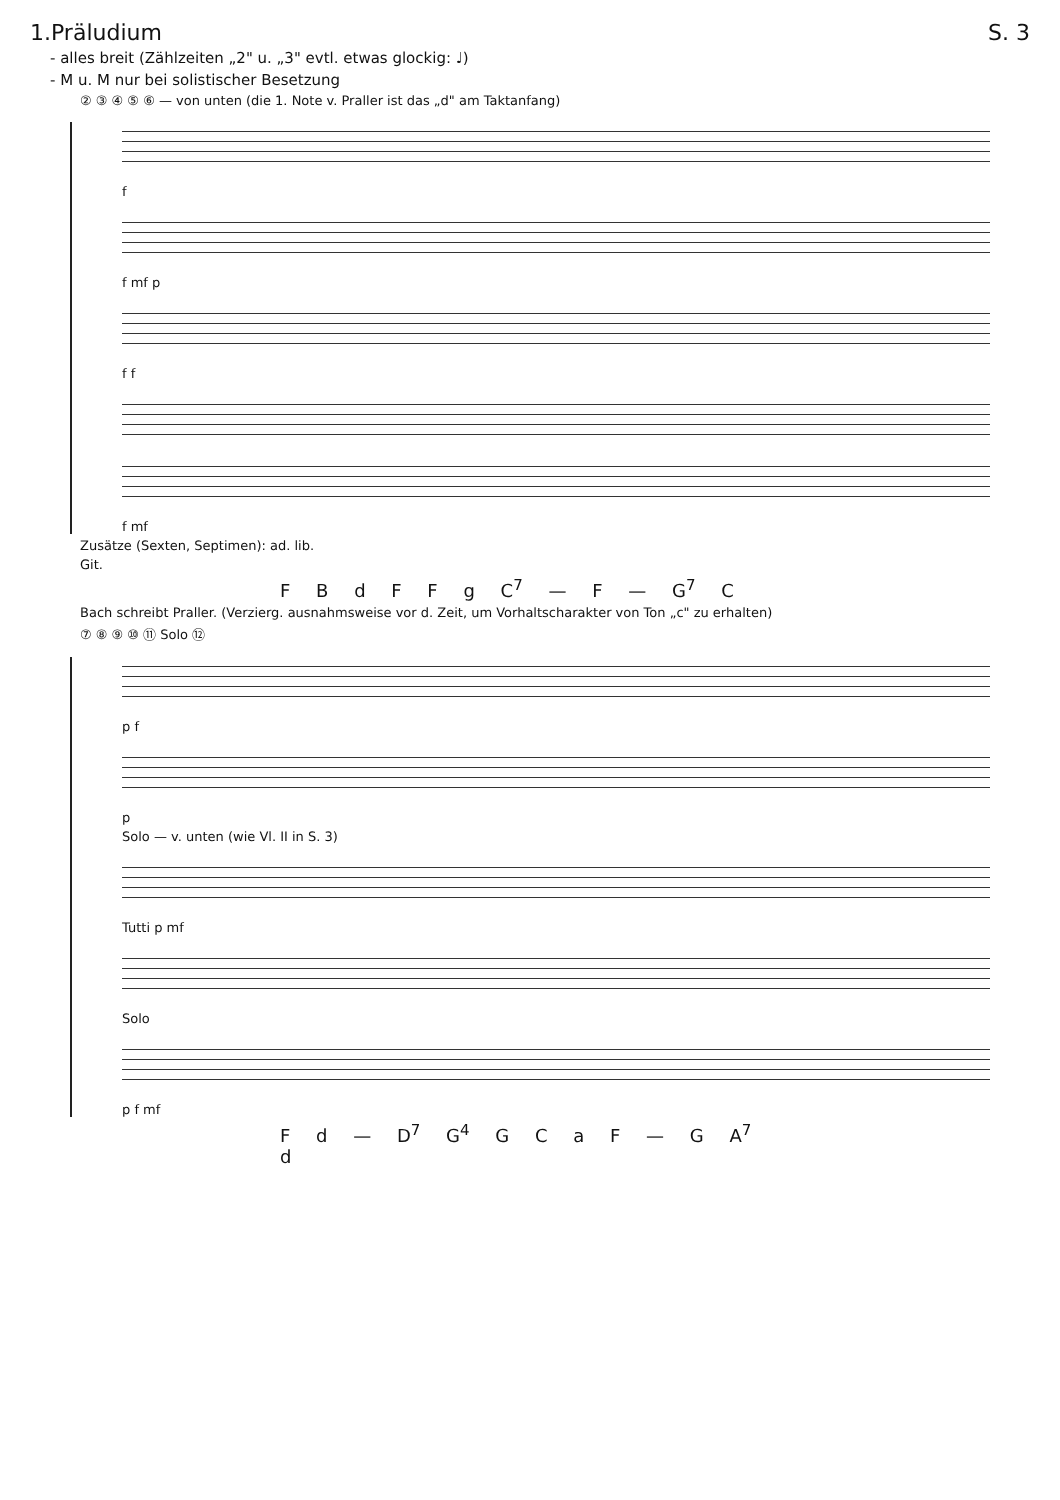1.Präludium S. 3
- alles breit (Zählzeiten „2" u. „3" evtl. etwas glockig: ♩)
- M u. M nur bei solistischer Besetzung
② ③ ④ ⑤ ⑥ — von unten (die 1. Note v. Praller ist das „d" am Taktanfang)
f
f mf p
f f
f mf
Zusätze (Sexten, Septimen): ad. lib.
Git.
F B d F F g C<sup>7</sup> — F — G<sup>7</sup> C
Bach schreibt Praller. (Verzierg. ausnahmsweise vor d. Zeit, um Vorhaltscharakter von Ton „c" zu erhalten)
⑦ ⑧ ⑨ ⑩ ⑪ Solo ⑫
p f
p
Solo — v. unten (wie Vl. II in S. 3)
Tutti p mf
Solo
p f mf
F d — D<sup>7</sup> G<sup>4</sup> G C a F — G A<sup>7</sup> d